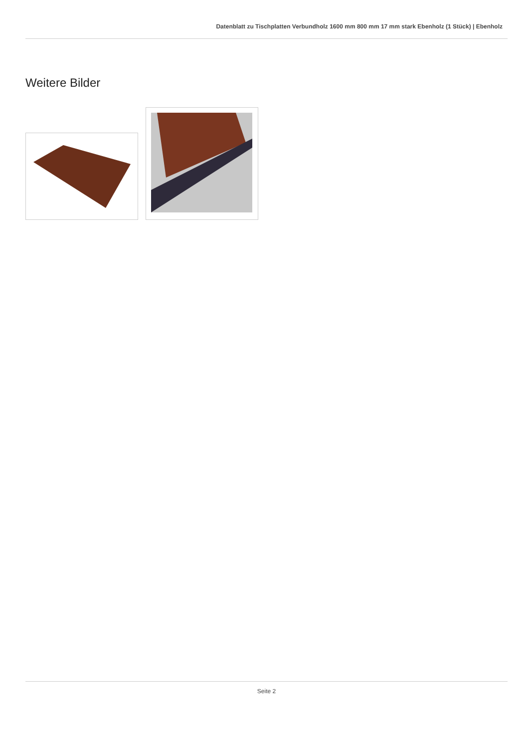Datenblatt zu Tischplatten Verbundholz 1600 mm 800 mm 17 mm stark Ebenholz (1 Stück) | Ebenholz
Weitere Bilder
Seite 2